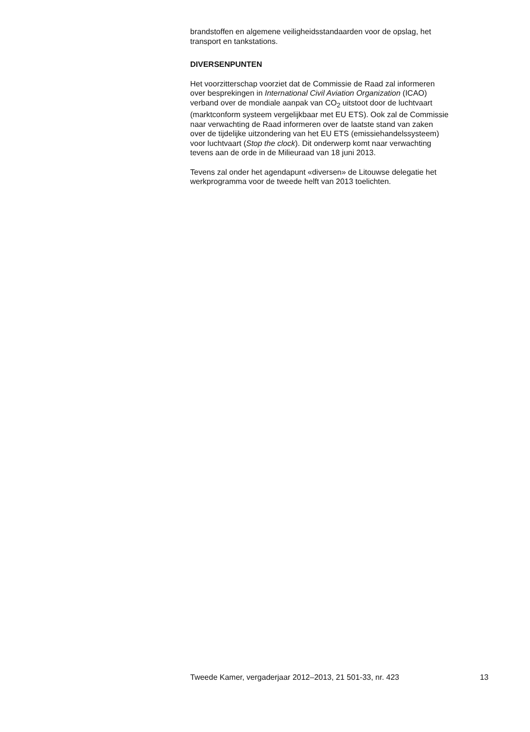brandstoffen en algemene veiligheidsstandaarden voor de opslag, het
transport en tankstations.
DIVERSENPUNTEN
Het voorzitterschap voorziet dat de Commissie de Raad zal informeren
over besprekingen in International Civil Aviation Organization (ICAO)
verband over de mondiale aanpak van CO<sub>2</sub> uitstoot door de luchtvaart
(marktconform systeem vergelijkbaar met EU ETS). Ook zal de Commissie
naar verwachting de Raad informeren over de laatste stand van zaken
over de tijdelijke uitzondering van het EU ETS (emissiehandelssysteem)
voor luchtvaart (Stop the clock). Dit onderwerp komt naar verwachting
tevens aan de orde in de Milieuraad van 18 juni 2013.
Tevens zal onder het agendapunt «diversen» de Litouwse delegatie het
werkprogramma voor de tweede helft van 2013 toelichten.
Tweede Kamer, vergaderjaar 2012–2013, 21 501-33, nr. 423 13